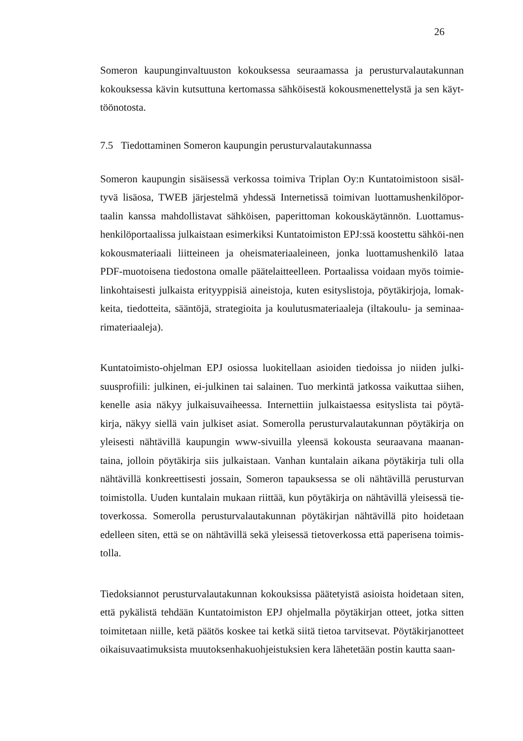26
Someron kaupunginvaltuuston kokouksessa seuraamassa ja perusturvalautakunnan kokouksessa kävin kutsuttuna kertomassa sähköisestä kokousmenettelystä ja sen käyt-töönotosta.
7.5 Tiedottaminen Someron kaupungin perusturvalautakunnassa
Someron kaupungin sisäisessä verkossa toimiva Triplan Oy:n Kuntatoimistoon sisäl-tyvä lisäosa, TWEB järjestelmä yhdessä Internetissä toimivan luottamushenkilöpor-taalin kanssa mahdollistavat sähköisen, paperittoman kokouskäytännön. Luottamus-henkilöportaalissa julkaistaan esimerkiksi Kuntatoimiston EPJ:ssä koostettu sähköi-nen kokousmateriaali liitteineen ja oheismateriaaleineen, jonka luottamushenkilö lataa PDF-muotoisena tiedostona omalle päätelaitteelleen. Portaalissa voidaan myös toimie-linkohtaisesti julkaista erityyppisiä aineistoja, kuten esityslistoja, pöytäkirjoja, lomak-keita, tiedotteita, sääntöjä, strategioita ja koulutusmateriaaleja (iltakoulu- ja seminaa-rimateriaaleja).
Kuntatoimisto-ohjelman EPJ osiossa luokitellaan asioiden tiedoissa jo niiden julki-suusprofiili: julkinen, ei-julkinen tai salainen. Tuo merkintä jatkossa vaikuttaa siihen, kenelle asia näkyy julkaisuvaiheessa. Internettiin julkaistaessa esityslista tai pöytä-kirja, näkyy siellä vain julkiset asiat. Somerolla perusturvalautakunnan pöytäkirja on yleisesti nähtävillä kaupungin www-sivuilla yleensä kokousta seuraavana maanan-taina, jolloin pöytäkirja siis julkaistaan. Vanhan kuntalain aikana pöytäkirja tuli olla nähtävillä konkreettisesti jossain, Someron tapauksessa se oli nähtävillä perusturvan toimistolla. Uuden kuntalain mukaan riittää, kun pöytäkirja on nähtävillä yleisessä tie-toverkossa. Somerolla perusturvalautakunnan pöytäkirjan nähtävillä pito hoidetaan edelleen siten, että se on nähtävillä sekä yleisessä tietoverkossa että paperisena toimis-tolla.
Tiedoksiannot perusturvalautakunnan kokouksissa päätetyistä asioista hoidetaan siten, että pykälistä tehdään Kuntatoimiston EPJ ohjelmalla pöytäkirjan otteet, jotka sitten toimitetaan niille, ketä päätös koskee tai ketkä siitä tietoa tarvitsevat. Pöytäkirjanotteet oikaisuvaatimuksista muutoksenhakuohjeistuksien kera lähetetään postin kautta saan-